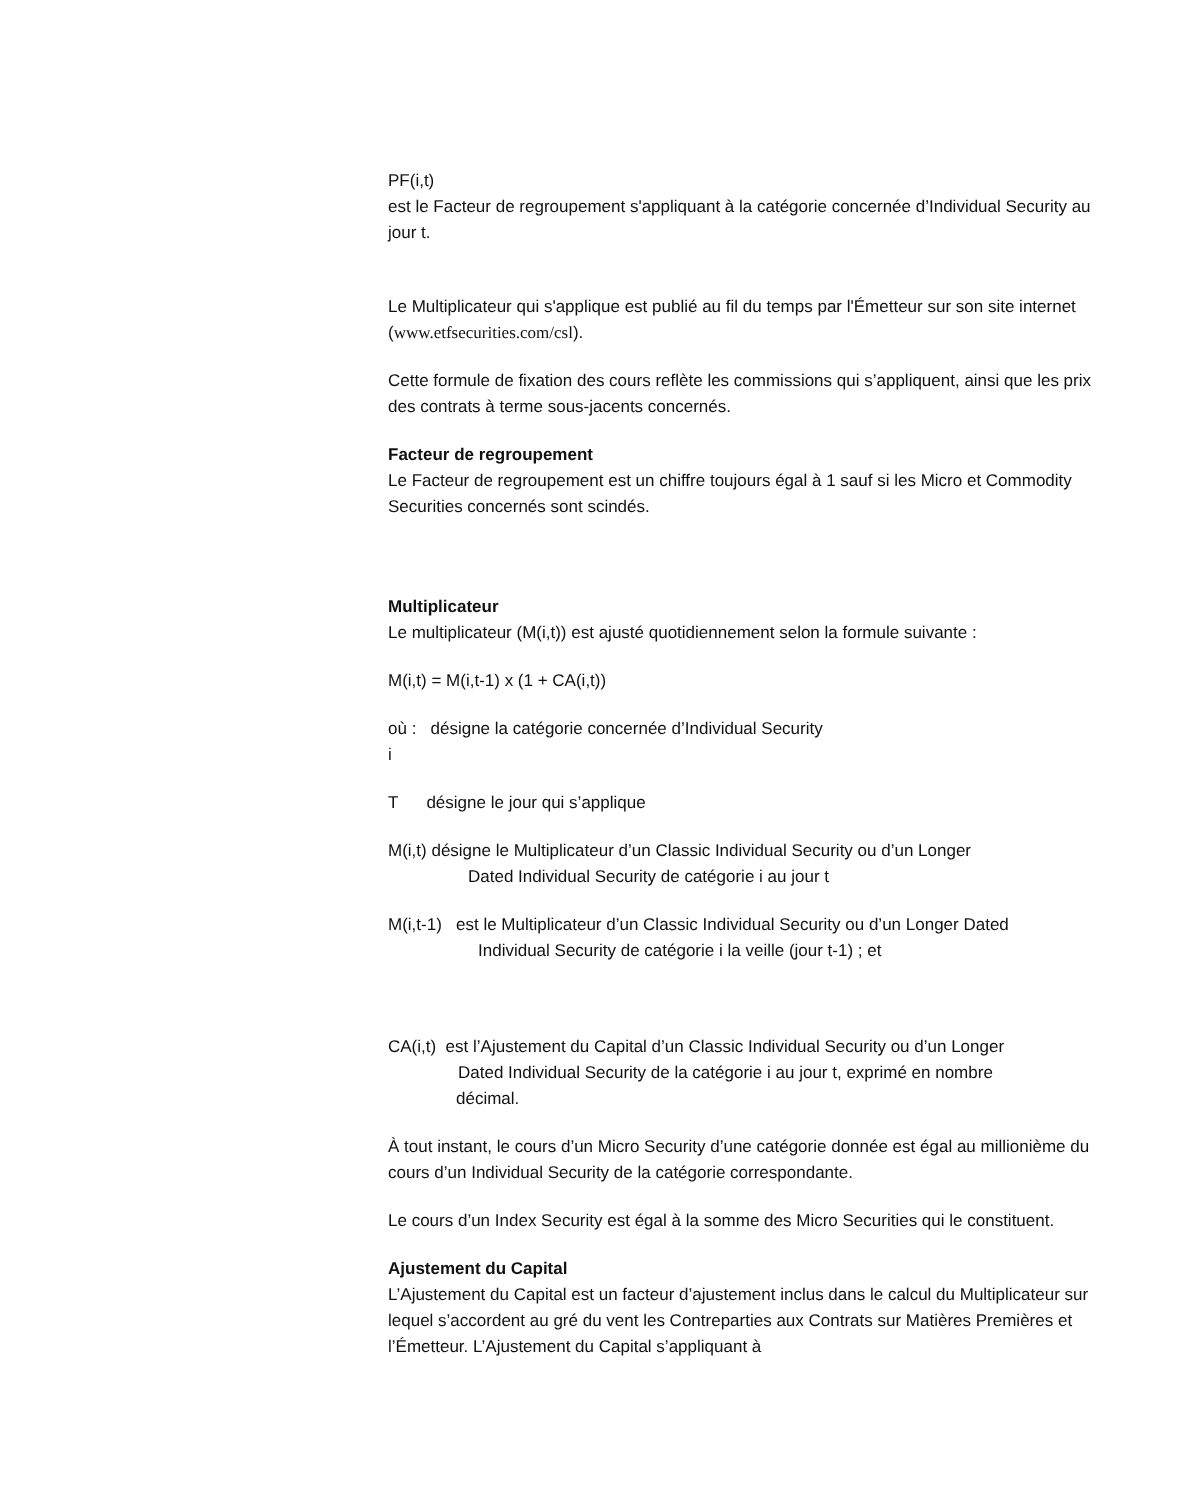PF(i,t)
est le Facteur de regroupement s'appliquant à la catégorie concernée d’Individual Security au jour t.
Le Multiplicateur qui s'applique est publié au fil du temps par l'Émetteur sur son site internet (www.etfsecurities.com/csl).
Cette formule de fixation des cours reflète les commissions qui s’appliquent, ainsi que les prix des contrats à terme sous-jacents concernés.
Facteur de regroupement
Le Facteur de regroupement est un chiffre toujours égal à 1 sauf si les Micro et Commodity Securities concernés sont scindés.
Multiplicateur
Le multiplicateur (M(i,t)) est ajusté quotidiennement selon la formule suivante :
M(i,t) = M(i,t-1) x (1 + CA(i,t))
où : désigne la catégorie concernée d’Individual Security
i
T désigne le jour qui s’applique
M(i,t) désigne le Multiplicateur d’un Classic Individual Security ou d’un Longer
Dated Individual Security de catégorie i au jour t
M(i,t-1) est le Multiplicateur d’un Classic Individual Security ou d’un Longer Dated
Individual Security de catégorie i la veille (jour t-1) ; et
CA(i,t) est l’Ajustement du Capital d’un Classic Individual Security ou d’un Longer
Dated Individual Security de la catégorie i au jour t, exprimé en nombre
décimal.
À tout instant, le cours d’un Micro Security d’une catégorie donnée est égal au millionième du cours d’un Individual Security de la catégorie correspondante.
Le cours d’un Index Security est égal à la somme des Micro Securities qui le constituent.
Ajustement du Capital
L’Ajustement du Capital est un facteur d’ajustement inclus dans le calcul du Multiplicateur sur lequel s’accordent au gré du vent les Contreparties aux Contrats sur Matières Premières et l’Émetteur. L’Ajustement du Capital s’appliquant à